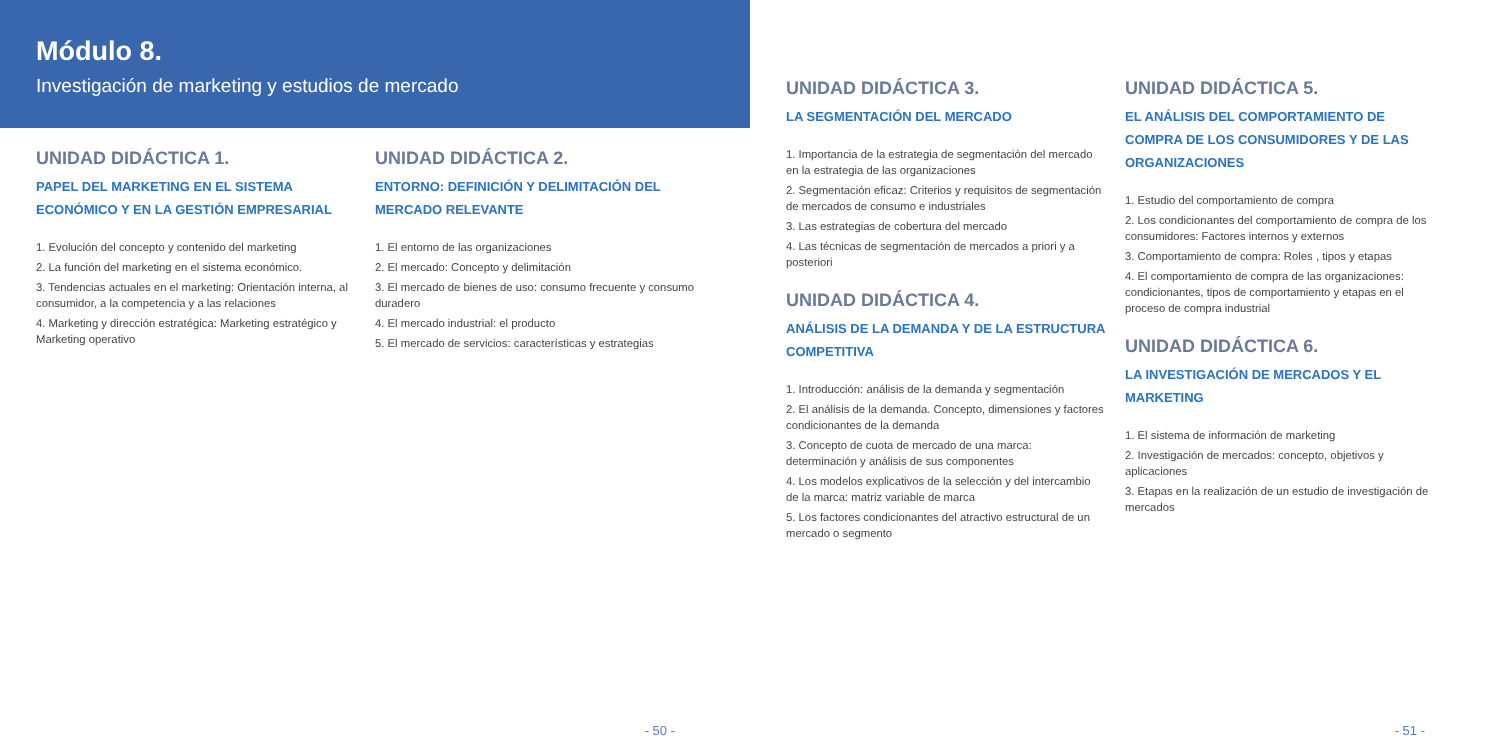Módulo 8.
Investigación de marketing y estudios de mercado
UNIDAD DIDÁCTICA 1.
PAPEL DEL MARKETING EN EL SISTEMA ECONÓMICO Y EN LA GESTIÓN EMPRESARIAL
1. Evolución del concepto y contenido del marketing
2. La función del marketing en el sistema económico.
3. Tendencias actuales en el marketing: Orientación interna, al consumidor, a la competencia y a las relaciones
4. Marketing y dirección estratégica: Marketing estratégico y Marketing operativo
UNIDAD DIDÁCTICA 2.
ENTORNO: DEFINICIÓN Y DELIMITACIÓN DEL MERCADO RELEVANTE
1. El entorno de las organizaciones
2. El mercado: Concepto y delimitación
3. El mercado de bienes de uso: consumo frecuente y consumo duradero
4. El mercado industrial: el producto
5. El mercado de servicios: características y estrategias
- 50 -
UNIDAD DIDÁCTICA 3.
LA SEGMENTACIÓN DEL MERCADO
1. Importancia de la estrategia de segmentación del mercado en la estrategia de las organizaciones
2. Segmentación eficaz: Criterios y requisitos de segmentación de mercados de consumo e industriales
3. Las estrategias de cobertura del mercado
4. Las técnicas de segmentación de mercados a priori y a posteriori
UNIDAD DIDÁCTICA 4.
ANÁLISIS DE LA DEMANDA Y DE LA ESTRUCTURA COMPETITIVA
1. Introducción: análisis de la demanda y segmentación
2. El análisis de la demanda. Concepto, dimensiones y factores condicionantes de la demanda
3. Concepto de cuota de mercado de una marca: determinación y análisis de sus componentes
4. Los modelos explicativos de la selección y del intercambio de la marca: matriz variable de marca
5. Los factores condicionantes del atractivo estructural de un mercado o segmento
UNIDAD DIDÁCTICA 5.
EL ANÁLISIS DEL COMPORTAMIENTO DE COMPRA DE LOS CONSUMIDORES Y DE LAS ORGANIZACIONES
1. Estudio del comportamiento de compra
2. Los condicionantes del comportamiento de compra de los consumidores: Factores internos y externos
3. Comportamiento de compra: Roles , tipos y etapas
4. El comportamiento de compra de las organizaciones: condicionantes, tipos de comportamiento y etapas en el proceso de compra industrial
UNIDAD DIDÁCTICA 6.
LA INVESTIGACIÓN DE MERCADOS Y EL MARKETING
1. El sistema de información de marketing
2. Investigación de mercados: concepto, objetivos y aplicaciones
3. Etapas en la realización de un estudio de investigación de mercados
- 51 -